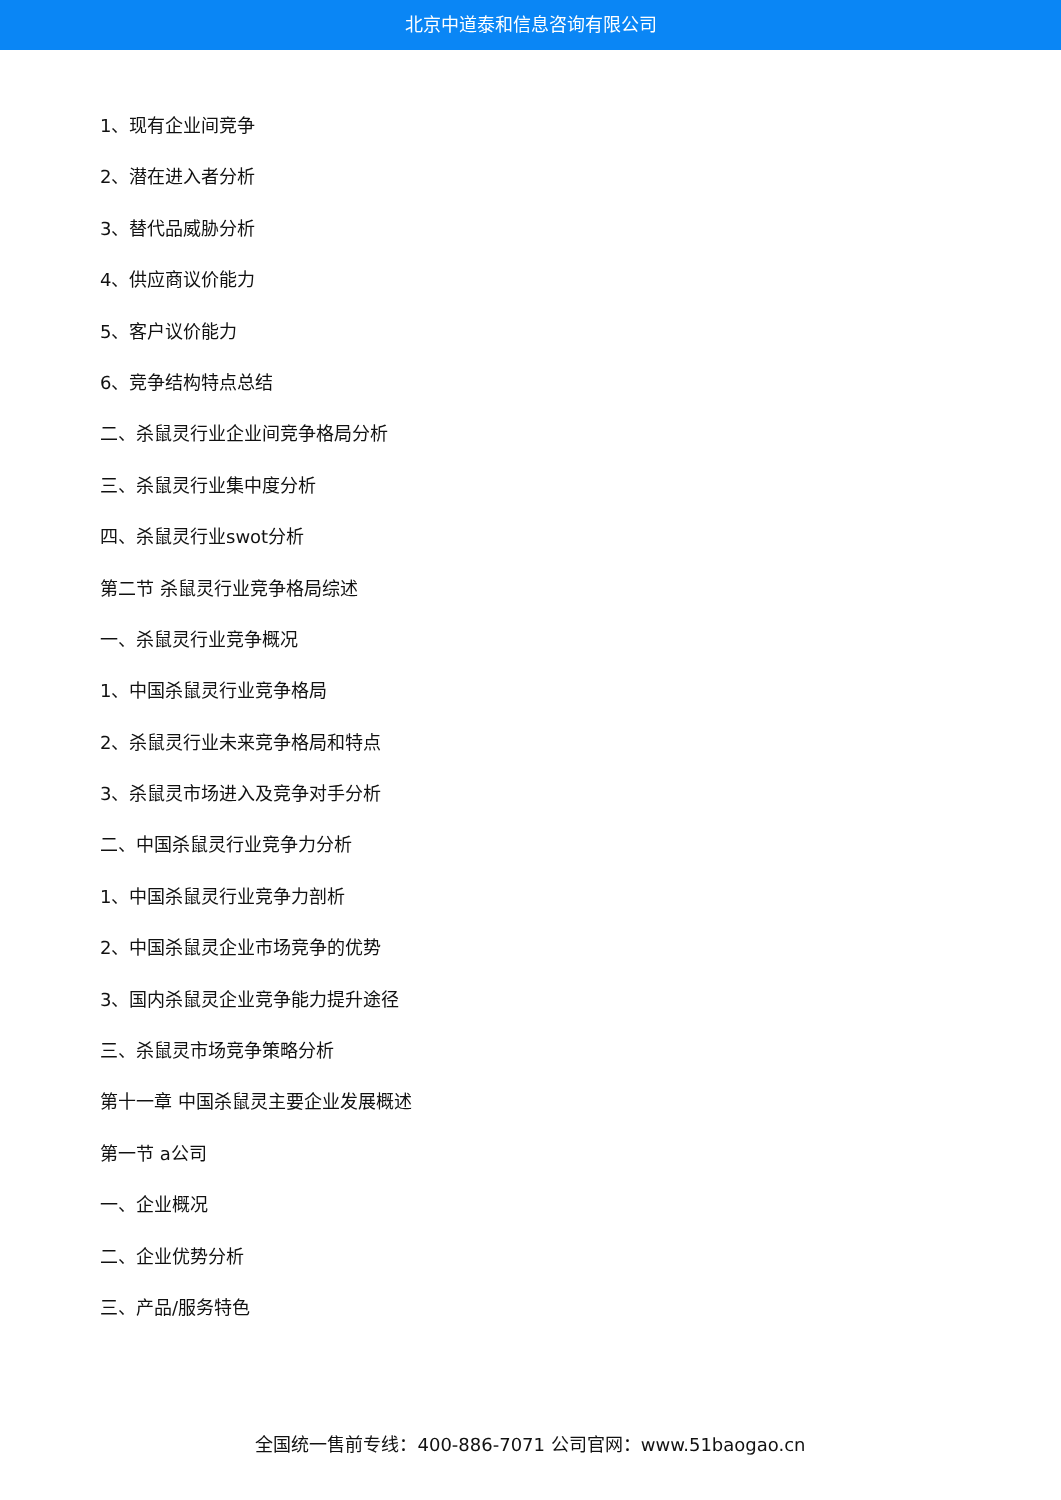北京中道泰和信息咨询有限公司
1、现有企业间竞争
2、潜在进入者分析
3、替代品威胁分析
4、供应商议价能力
5、客户议价能力
6、竞争结构特点总结
二、杀鼠灵行业企业间竞争格局分析
三、杀鼠灵行业集中度分析
四、杀鼠灵行业swot分析
第二节 杀鼠灵行业竞争格局综述
一、杀鼠灵行业竞争概况
1、中国杀鼠灵行业竞争格局
2、杀鼠灵行业未来竞争格局和特点
3、杀鼠灵市场进入及竞争对手分析
二、中国杀鼠灵行业竞争力分析
1、中国杀鼠灵行业竞争力剖析
2、中国杀鼠灵企业市场竞争的优势
3、国内杀鼠灵企业竞争能力提升途径
三、杀鼠灵市场竞争策略分析
第十一章 中国杀鼠灵主要企业发展概述
第一节 a公司
一、企业概况
二、企业优势分析
三、产品/服务特色
全国统一售前专线：400-886-7071 公司官网：www.51baogao.cn